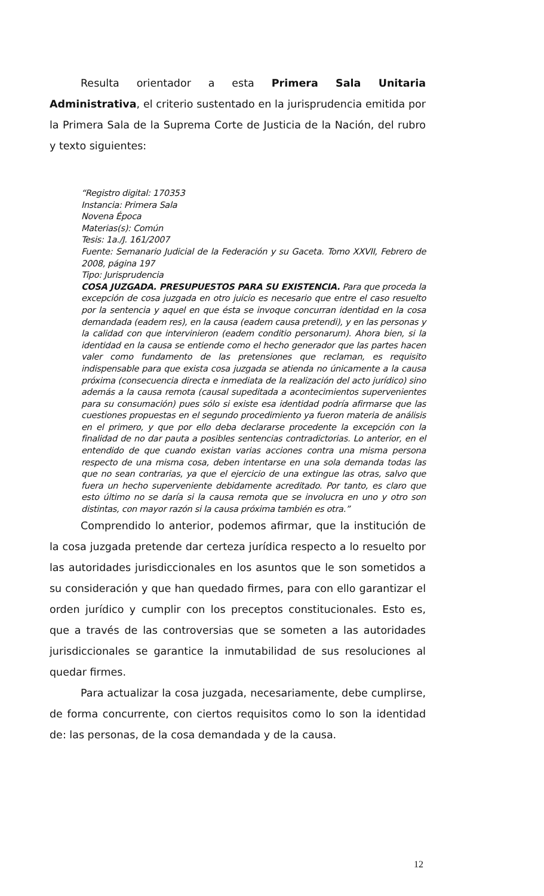Resulta orientador a esta Primera Sala Unitaria Administrativa, el criterio sustentado en la jurisprudencia emitida por la Primera Sala de la Suprema Corte de Justicia de la Nación, del rubro y texto siguientes:
“Registro digital: 170353
Instancia: Primera Sala
Novena Época
Materias(s): Común
Tesis: 1a./J. 161/2007
Fuente: Semanario Judicial de la Federación y su Gaceta. Tomo XXVII, Febrero de 2008, página 197
Tipo: Jurisprudencia
COSA JUZGADA. PRESUPUESTOS PARA SU EXISTENCIA. Para que proceda la excepción de cosa juzgada en otro juicio es necesario que entre el caso resuelto por la sentencia y aquel en que ésta se invoque concurran identidad en la cosa demandada (eadem res), en la causa (eadem causa pretendi), y en las personas y la calidad con que intervinieron (eadem conditio personarum). Ahora bien, si la identidad en la causa se entiende como el hecho generador que las partes hacen valer como fundamento de las pretensiones que reclaman, es requisito indispensable para que exista cosa juzgada se atienda no únicamente a la causa próxima (consecuencia directa e inmediata de la realización del acto jurídico) sino además a la causa remota (causal supeditada a acontecimientos supervenientes para su consumación) pues sólo si existe esa identidad podría afirmarse que las cuestiones propuestas en el segundo procedimiento ya fueron materia de análisis en el primero, y que por ello deba declararse procedente la excepción con la finalidad de no dar pauta a posibles sentencias contradictorias. Lo anterior, en el entendido de que cuando existan varias acciones contra una misma persona respecto de una misma cosa, deben intentarse en una sola demanda todas las que no sean contrarias, ya que el ejercicio de una extingue las otras, salvo que fuera un hecho superveniente debidamente acreditado. Por tanto, es claro que esto último no se daría si la causa remota que se involucra en uno y otro son distintas, con mayor razón si la causa próxima también es otra.”
Comprendido lo anterior, podemos afirmar, que la institución de la cosa juzgada pretende dar certeza jurídica respecto a lo resuelto por las autoridades jurisdiccionales en los asuntos que le son sometidos a su consideración y que han quedado firmes, para con ello garantizar el orden jurídico y cumplir con los preceptos constitucionales. Esto es, que a través de las controversias que se someten a las autoridades jurisdiccionales se garantice la inmutabilidad de sus resoluciones al quedar firmes.
Para actualizar la cosa juzgada, necesariamente, debe cumplirse, de forma concurrente, con ciertos requisitos como lo son la identidad de: las personas, de la cosa demandada y de la causa.
12